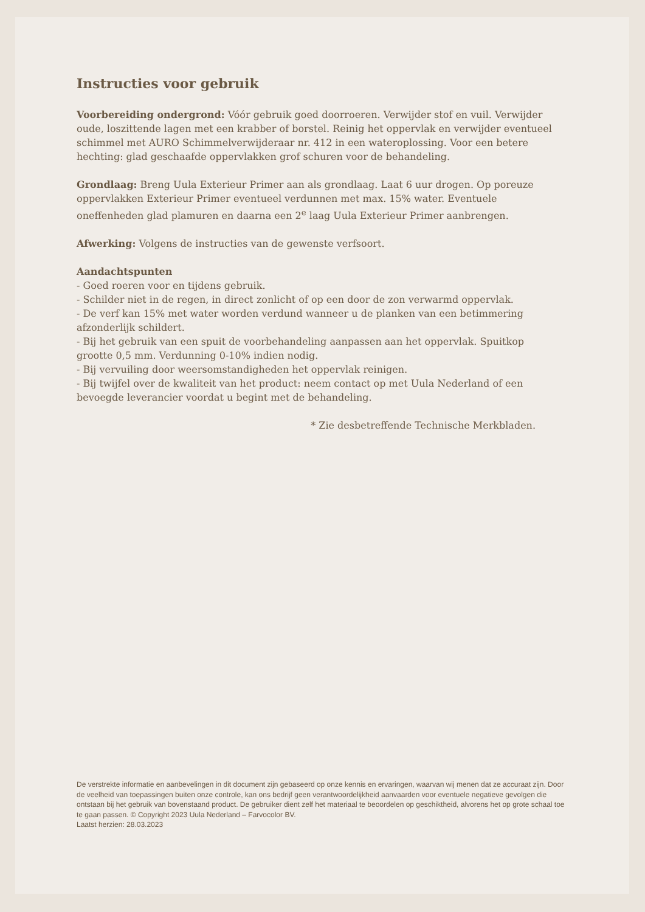Instructies voor gebruik
Voorbereiding ondergrond: Vóór gebruik goed doorroeren. Verwijder stof en vuil. Verwijder oude, loszittende lagen met een krabber of borstel. Reinig het oppervlak en verwijder eventueel schimmel met AURO Schimmelverwijderaar nr. 412 in een wateroplossing. Voor een betere hechting: glad geschaafde oppervlakken grof schuren voor de behandeling.
Grondlaag: Breng Uula Exterieur Primer aan als grondlaag. Laat 6 uur drogen. Op poreuze oppervlakken Exterieur Primer eventueel verdunnen met max. 15% water. Eventuele oneffenheden glad plamuren en daarna een 2<sup>e</sup> laag Uula Exterieur Primer aanbrengen.
Afwerking: Volgens de instructies van de gewenste verfsoort.
Aandachtspunten
- Goed roeren voor en tijdens gebruik.
- Schilder niet in de regen, in direct zonlicht of op een door de zon verwarmd oppervlak.
- De verf kan 15% met water worden verdund wanneer u de planken van een betimmering afzonderlijk schildert.
- Bij het gebruik van een spuit de voorbehandeling aanpassen aan het oppervlak. Spuitkop grootte 0,5 mm. Verdunning 0-10% indien nodig.
- Bij vervuiling door weersomstandigheden het oppervlak reinigen.
- Bij twijfel over de kwaliteit van het product: neem contact op met Uula Nederland of een bevoegde leverancier voordat u begint met de behandeling.
* Zie desbetreffende Technische Merkbladen.
De verstrekte informatie en aanbevelingen in dit document zijn gebaseerd op onze kennis en ervaringen, waarvan wij menen dat ze accuraat zijn. Door de veelheid van toepassingen buiten onze controle, kan ons bedrijf geen verantwoordelijkheid aanvaarden voor eventuele negatieve gevolgen die ontstaan bij het gebruik van bovenstaand product. De gebruiker dient zelf het materiaal te beoordelen op geschiktheid, alvorens het op grote schaal toe te gaan passen. © Copyright 2023 Uula Nederland – Farvocolor BV.
Laatst herzien: 28.03.2023